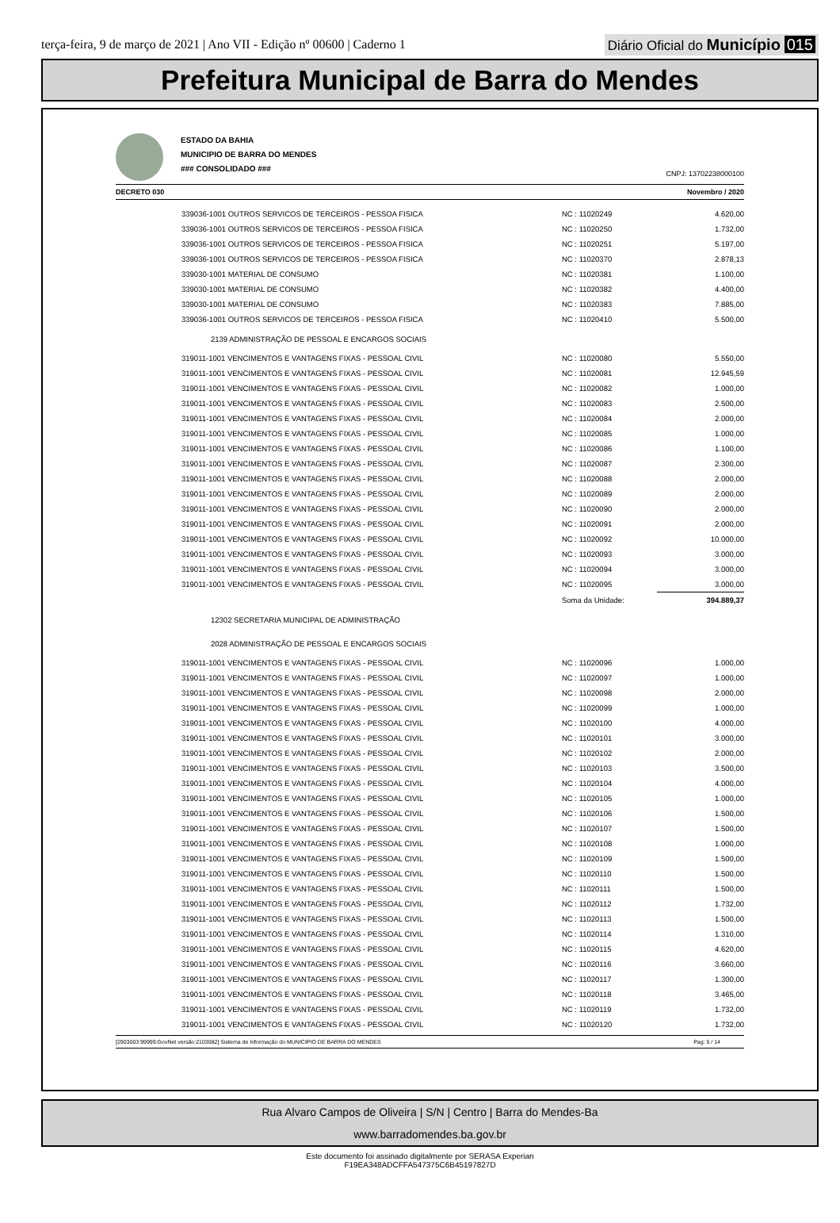terça-feira, 9 de março de 2021 | Ano VII - Edição nº 00600 | Caderno 1
Diário Oficial do Município 015
Prefeitura Municipal de Barra do Mendes
ESTADO DA BAHIA
MUNICIPIO DE BARRA DO MENDES
### CONSOLIDADO ###
CNPJ: 13702238000100
DECRETO 030 Novembro / 2020
| 339036-1001 OUTROS SERVICOS DE TERCEIROS - PESSOA FISICA | NC : 11020249 | 4.620,00 |
| 339036-1001 OUTROS SERVICOS DE TERCEIROS - PESSOA FISICA | NC : 11020250 | 1.732,00 |
| 339036-1001 OUTROS SERVICOS DE TERCEIROS - PESSOA FISICA | NC : 11020251 | 5.197,00 |
| 339036-1001 OUTROS SERVICOS DE TERCEIROS - PESSOA FISICA | NC : 11020370 | 2.878,13 |
| 339030-1001 MATERIAL DE CONSUMO | NC : 11020381 | 1.100,00 |
| 339030-1001 MATERIAL DE CONSUMO | NC : 11020382 | 4.400,00 |
| 339030-1001 MATERIAL DE CONSUMO | NC : 11020383 | 7.885,00 |
| 339036-1001 OUTROS SERVICOS DE TERCEIROS - PESSOA FISICA | NC : 11020410 | 5.500,00 |
| 2139 ADMINISTRAÇÃO DE PESSOAL E ENCARGOS SOCIAIS | | |
| 319011-1001 VENCIMENTOS E VANTAGENS FIXAS - PESSOAL CIVIL | NC : 11020080 | 5.550,00 |
| 319011-1001 VENCIMENTOS E VANTAGENS FIXAS - PESSOAL CIVIL | NC : 11020081 | 12.945,59 |
| 319011-1001 VENCIMENTOS E VANTAGENS FIXAS - PESSOAL CIVIL | NC : 11020082 | 1.000,00 |
| 319011-1001 VENCIMENTOS E VANTAGENS FIXAS - PESSOAL CIVIL | NC : 11020083 | 2.500,00 |
| 319011-1001 VENCIMENTOS E VANTAGENS FIXAS - PESSOAL CIVIL | NC : 11020084 | 2.000,00 |
| 319011-1001 VENCIMENTOS E VANTAGENS FIXAS - PESSOAL CIVIL | NC : 11020085 | 1.000,00 |
| 319011-1001 VENCIMENTOS E VANTAGENS FIXAS - PESSOAL CIVIL | NC : 11020086 | 1.100,00 |
| 319011-1001 VENCIMENTOS E VANTAGENS FIXAS - PESSOAL CIVIL | NC : 11020087 | 2.300,00 |
| 319011-1001 VENCIMENTOS E VANTAGENS FIXAS - PESSOAL CIVIL | NC : 11020088 | 2.000,00 |
| 319011-1001 VENCIMENTOS E VANTAGENS FIXAS - PESSOAL CIVIL | NC : 11020089 | 2.000,00 |
| 319011-1001 VENCIMENTOS E VANTAGENS FIXAS - PESSOAL CIVIL | NC : 11020090 | 2.000,00 |
| 319011-1001 VENCIMENTOS E VANTAGENS FIXAS - PESSOAL CIVIL | NC : 11020091 | 2.000,00 |
| 319011-1001 VENCIMENTOS E VANTAGENS FIXAS - PESSOAL CIVIL | NC : 11020092 | 10.000,00 |
| 319011-1001 VENCIMENTOS E VANTAGENS FIXAS - PESSOAL CIVIL | NC : 11020093 | 3.000,00 |
| 319011-1001 VENCIMENTOS E VANTAGENS FIXAS - PESSOAL CIVIL | NC : 11020094 | 3.000,00 |
| 319011-1001 VENCIMENTOS E VANTAGENS FIXAS - PESSOAL CIVIL | NC : 11020095 | 3.000,00 |
| | Soma da Unidade: | 394.889,37 |
| 12302 SECRETARIA MUNICIPAL DE ADMINISTRAÇÃO | | |
| 2028 ADMINISTRAÇÃO DE PESSOAL E ENCARGOS SOCIAIS | | |
| 319011-1001 VENCIMENTOS E VANTAGENS FIXAS - PESSOAL CIVIL | NC : 11020096 | 1.000,00 |
| 319011-1001 VENCIMENTOS E VANTAGENS FIXAS - PESSOAL CIVIL | NC : 11020097 | 1.000,00 |
| 319011-1001 VENCIMENTOS E VANTAGENS FIXAS - PESSOAL CIVIL | NC : 11020098 | 2.000,00 |
| 319011-1001 VENCIMENTOS E VANTAGENS FIXAS - PESSOAL CIVIL | NC : 11020099 | 1.000,00 |
| 319011-1001 VENCIMENTOS E VANTAGENS FIXAS - PESSOAL CIVIL | NC : 11020100 | 4.000,00 |
| 319011-1001 VENCIMENTOS E VANTAGENS FIXAS - PESSOAL CIVIL | NC : 11020101 | 3.000,00 |
| 319011-1001 VENCIMENTOS E VANTAGENS FIXAS - PESSOAL CIVIL | NC : 11020102 | 2.000,00 |
| 319011-1001 VENCIMENTOS E VANTAGENS FIXAS - PESSOAL CIVIL | NC : 11020103 | 3.500,00 |
| 319011-1001 VENCIMENTOS E VANTAGENS FIXAS - PESSOAL CIVIL | NC : 11020104 | 4.000,00 |
| 319011-1001 VENCIMENTOS E VANTAGENS FIXAS - PESSOAL CIVIL | NC : 11020105 | 1.000,00 |
| 319011-1001 VENCIMENTOS E VANTAGENS FIXAS - PESSOAL CIVIL | NC : 11020106 | 1.500,00 |
| 319011-1001 VENCIMENTOS E VANTAGENS FIXAS - PESSOAL CIVIL | NC : 11020107 | 1.500,00 |
| 319011-1001 VENCIMENTOS E VANTAGENS FIXAS - PESSOAL CIVIL | NC : 11020108 | 1.000,00 |
| 319011-1001 VENCIMENTOS E VANTAGENS FIXAS - PESSOAL CIVIL | NC : 11020109 | 1.500,00 |
| 319011-1001 VENCIMENTOS E VANTAGENS FIXAS - PESSOAL CIVIL | NC : 11020110 | 1.500,00 |
| 319011-1001 VENCIMENTOS E VANTAGENS FIXAS - PESSOAL CIVIL | NC : 11020111 | 1.500,00 |
| 319011-1001 VENCIMENTOS E VANTAGENS FIXAS - PESSOAL CIVIL | NC : 11020112 | 1.732,00 |
| 319011-1001 VENCIMENTOS E VANTAGENS FIXAS - PESSOAL CIVIL | NC : 11020113 | 1.500,00 |
| 319011-1001 VENCIMENTOS E VANTAGENS FIXAS - PESSOAL CIVIL | NC : 11020114 | 1.310,00 |
| 319011-1001 VENCIMENTOS E VANTAGENS FIXAS - PESSOAL CIVIL | NC : 11020115 | 4.620,00 |
| 319011-1001 VENCIMENTOS E VANTAGENS FIXAS - PESSOAL CIVIL | NC : 11020116 | 3.660,00 |
| 319011-1001 VENCIMENTOS E VANTAGENS FIXAS - PESSOAL CIVIL | NC : 11020117 | 1.300,00 |
| 319011-1001 VENCIMENTOS E VANTAGENS FIXAS - PESSOAL CIVIL | NC : 11020118 | 3.465,00 |
| 319011-1001 VENCIMENTOS E VANTAGENS FIXAS - PESSOAL CIVIL | NC : 11020119 | 1.732,00 |
| 319011-1001 VENCIMENTOS E VANTAGENS FIXAS - PESSOAL CIVIL | NC : 11020120 | 1.732,00 |
[2903003:99999:GovNet versão:2103082] Sistema de Informação do MUNICIPIO DE BARRA DO MENDES Pag: 5 / 14
Rua Alvaro Campos de Oliveira | S/N | Centro | Barra do Mendes-Ba
www.barradomendes.ba.gov.br
Este documento foi assinado digitalmente por SERASA Experian
F19EA348ADCFFA547375C6B45197827D